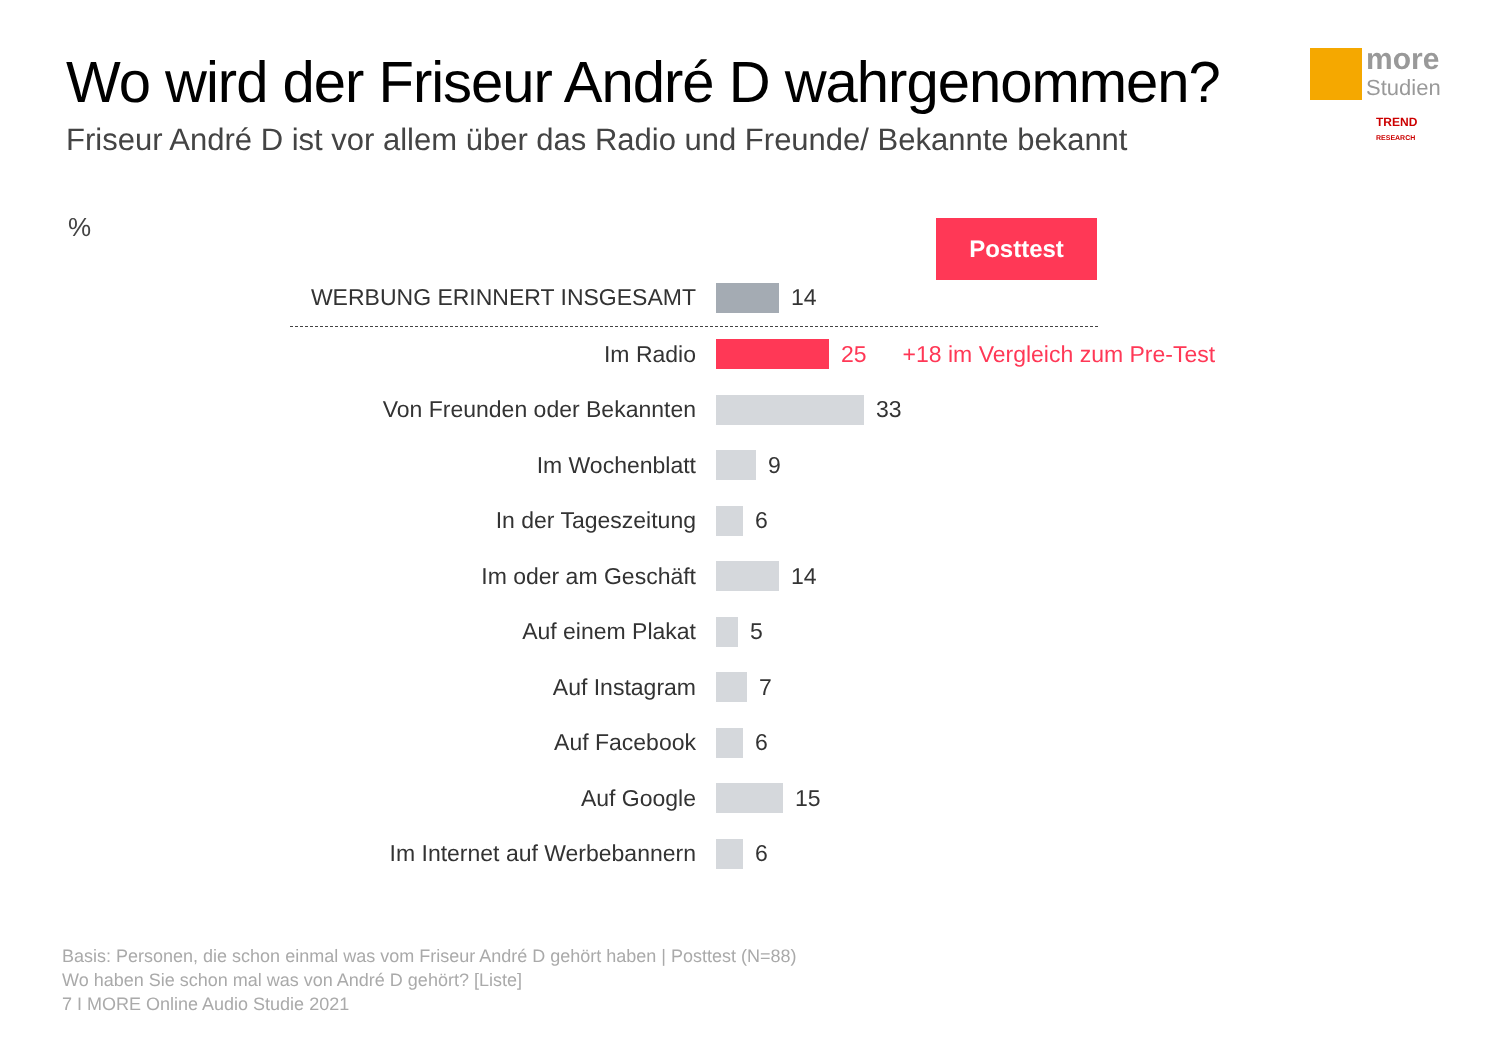Wo wird der Friseur André D wahrgenommen?
Friseur André D ist vor allem über das Radio und Freunde/ Bekannte bekannt
more
Studien
TREND
RESEARCH
% Posttest
WERBUNG ERINNERT INSGESAMT
14
Im Radio 25 +18 im Vergleich zum Pre-Test
Von Freunden oder Bekannten
33
Im Wochenblatt
9
In der Tageszeitung
6
Im oder am Geschäft
14
Auf einem Plakat
5
Auf Instagram
7
Auf Facebook
6
Auf Google
15
Im Internet auf Werbebannern
6
Basis: Personen, die schon einmal was vom Friseur André D gehört haben | Posttest (N=88)
Wo haben Sie schon mal was von André D gehört? [Liste]
7 I MORE Online Audio Studie 2021